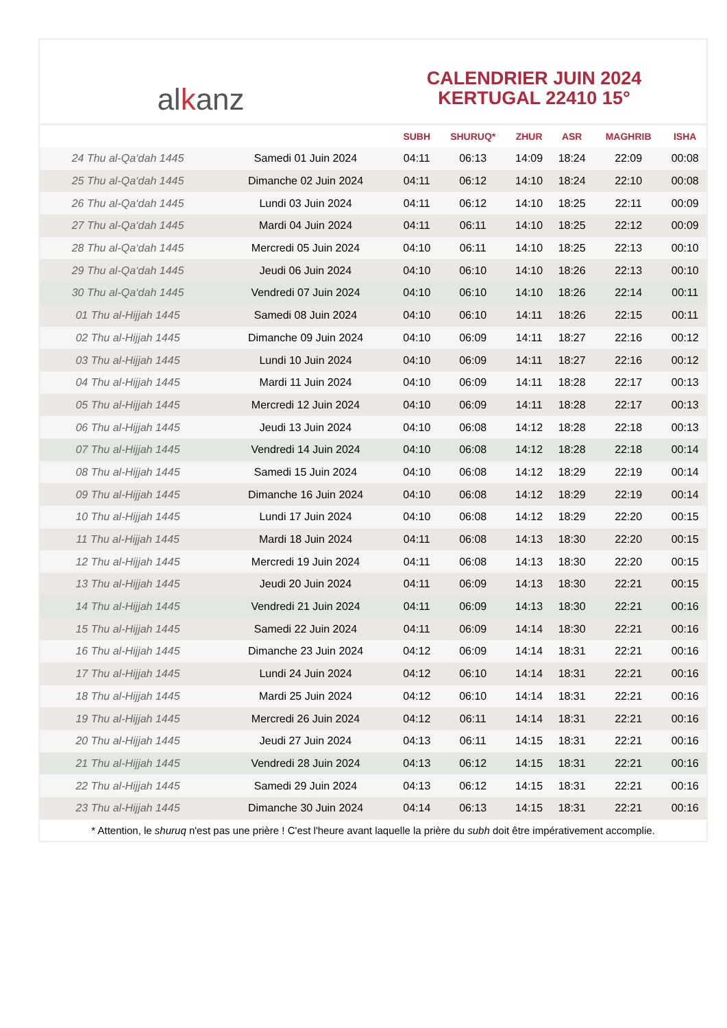al k anz
CALENDRIER JUIN 2024
KERTUGAL 22410 15°
| | | SUBH | SHURUQ* | ZHUR | ASR | MAGHRIB | ISHA |
| --- | --- | --- | --- | --- | --- | --- | --- |
| 24 Thu al-Qa‘dah 1445 | Samedi 01 Juin 2024 | 04:11 | 06:13 | 14:09 | 18:24 | 22:09 | 00:08 |
| 25 Thu al-Qa‘dah 1445 | Dimanche 02 Juin 2024 | 04:11 | 06:12 | 14:10 | 18:24 | 22:10 | 00:08 |
| 26 Thu al-Qa‘dah 1445 | Lundi 03 Juin 2024 | 04:11 | 06:12 | 14:10 | 18:25 | 22:11 | 00:09 |
| 27 Thu al-Qa‘dah 1445 | Mardi 04 Juin 2024 | 04:11 | 06:11 | 14:10 | 18:25 | 22:12 | 00:09 |
| 28 Thu al-Qa‘dah 1445 | Mercredi 05 Juin 2024 | 04:10 | 06:11 | 14:10 | 18:25 | 22:13 | 00:10 |
| 29 Thu al-Qa‘dah 1445 | Jeudi 06 Juin 2024 | 04:10 | 06:10 | 14:10 | 18:26 | 22:13 | 00:10 |
| 30 Thu al-Qa‘dah 1445 | Vendredi 07 Juin 2024 | 04:10 | 06:10 | 14:10 | 18:26 | 22:14 | 00:11 |
| 01 Thu al-Hijjah 1445 | Samedi 08 Juin 2024 | 04:10 | 06:10 | 14:11 | 18:26 | 22:15 | 00:11 |
| 02 Thu al-Hijjah 1445 | Dimanche 09 Juin 2024 | 04:10 | 06:09 | 14:11 | 18:27 | 22:16 | 00:12 |
| 03 Thu al-Hijjah 1445 | Lundi 10 Juin 2024 | 04:10 | 06:09 | 14:11 | 18:27 | 22:16 | 00:12 |
| 04 Thu al-Hijjah 1445 | Mardi 11 Juin 2024 | 04:10 | 06:09 | 14:11 | 18:28 | 22:17 | 00:13 |
| 05 Thu al-Hijjah 1445 | Mercredi 12 Juin 2024 | 04:10 | 06:09 | 14:11 | 18:28 | 22:17 | 00:13 |
| 06 Thu al-Hijjah 1445 | Jeudi 13 Juin 2024 | 04:10 | 06:08 | 14:12 | 18:28 | 22:18 | 00:13 |
| 07 Thu al-Hijjah 1445 | Vendredi 14 Juin 2024 | 04:10 | 06:08 | 14:12 | 18:28 | 22:18 | 00:14 |
| 08 Thu al-Hijjah 1445 | Samedi 15 Juin 2024 | 04:10 | 06:08 | 14:12 | 18:29 | 22:19 | 00:14 |
| 09 Thu al-Hijjah 1445 | Dimanche 16 Juin 2024 | 04:10 | 06:08 | 14:12 | 18:29 | 22:19 | 00:14 |
| 10 Thu al-Hijjah 1445 | Lundi 17 Juin 2024 | 04:10 | 06:08 | 14:12 | 18:29 | 22:20 | 00:15 |
| 11 Thu al-Hijjah 1445 | Mardi 18 Juin 2024 | 04:11 | 06:08 | 14:13 | 18:30 | 22:20 | 00:15 |
| 12 Thu al-Hijjah 1445 | Mercredi 19 Juin 2024 | 04:11 | 06:08 | 14:13 | 18:30 | 22:20 | 00:15 |
| 13 Thu al-Hijjah 1445 | Jeudi 20 Juin 2024 | 04:11 | 06:09 | 14:13 | 18:30 | 22:21 | 00:15 |
| 14 Thu al-Hijjah 1445 | Vendredi 21 Juin 2024 | 04:11 | 06:09 | 14:13 | 18:30 | 22:21 | 00:16 |
| 15 Thu al-Hijjah 1445 | Samedi 22 Juin 2024 | 04:11 | 06:09 | 14:14 | 18:30 | 22:21 | 00:16 |
| 16 Thu al-Hijjah 1445 | Dimanche 23 Juin 2024 | 04:12 | 06:09 | 14:14 | 18:31 | 22:21 | 00:16 |
| 17 Thu al-Hijjah 1445 | Lundi 24 Juin 2024 | 04:12 | 06:10 | 14:14 | 18:31 | 22:21 | 00:16 |
| 18 Thu al-Hijjah 1445 | Mardi 25 Juin 2024 | 04:12 | 06:10 | 14:14 | 18:31 | 22:21 | 00:16 |
| 19 Thu al-Hijjah 1445 | Mercredi 26 Juin 2024 | 04:12 | 06:11 | 14:14 | 18:31 | 22:21 | 00:16 |
| 20 Thu al-Hijjah 1445 | Jeudi 27 Juin 2024 | 04:13 | 06:11 | 14:15 | 18:31 | 22:21 | 00:16 |
| 21 Thu al-Hijjah 1445 | Vendredi 28 Juin 2024 | 04:13 | 06:12 | 14:15 | 18:31 | 22:21 | 00:16 |
| 22 Thu al-Hijjah 1445 | Samedi 29 Juin 2024 | 04:13 | 06:12 | 14:15 | 18:31 | 22:21 | 00:16 |
| 23 Thu al-Hijjah 1445 | Dimanche 30 Juin 2024 | 04:14 | 06:13 | 14:15 | 18:31 | 22:21 | 00:16 |
* Attention, le shuruq n'est pas une prière ! C'est l'heure avant laquelle la prière du subh doit être impérativement accomplie.